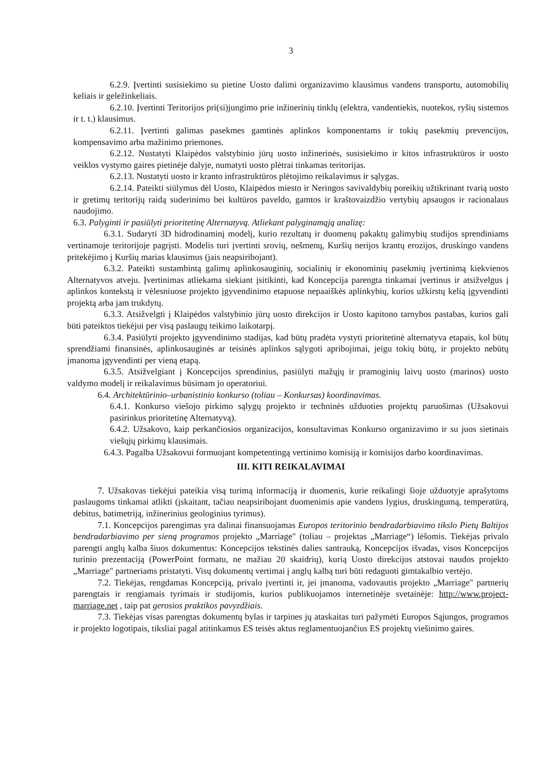3
6.2.9. Įvertinti susisiekimo su pietine Uosto dalimi organizavimo klausimus vandens transportu, automobilių keliais ir geležinkeliais.
6.2.10. Įvertinti Teritorijos pri(si)jungimo prie inžinerinių tinklų (elektra, vandentiekis, nuotekos, ryšių sistemos ir t. t.) klausimus.
6.2.11. Įvertinti galimas pasekmes gamtinės aplinkos komponentams ir tokių pasekmių prevencijos, kompensavimo arba mažinimo priemones.
6.2.12. Nustatyti Klaipėdos valstybinio jūrų uosto inžinerinės, susisiekimo ir kitos infrastruktūros ir uosto veiklos vystymo gaires pietinėje dalyje, numatyti uosto plėtrai tinkamas teritorijas.
6.2.13. Nustatyti uosto ir kranto infrastruktūros plėtojimo reikalavimus ir sąlygas.
6.2.14. Pateikti siūlymus dėl Uosto, Klaipėdos miesto ir Neringos savivaldybių poreikių užtikrinant tvarią uosto ir gretimų teritorijų raidą suderinimo bei kultūros paveldo, gamtos ir kraštovaizdžio vertybių apsaugos ir racionalaus naudojimo.
6.3. Palyginti ir pasiūlyti prioritetinę Alternatyvą. Atliekant palyginamąją analizę:
6.3.1. Sudaryti 3D hidrodinaminį modelį, kurio rezultatų ir duomenų pakaktų galimybių studijos sprendiniams vertinamoje teritorijoje pagrįsti. Modelis turi įvertinti srovių, nešmenų, Kuršių nerijos krantų erozijos, druskingo vandens pritekėjimo į Kuršių marias klausimus (jais neapsiribojant).
6.3.2. Pateikti sustambintą galimų aplinkosauginių, socialinių ir ekonominių pasekmių įvertinimą kiekvienos Alternatyvos atveju. Įvertinimas atliekama siekiant įsitikinti, kad Koncepcija parengta tinkamai įvertinus ir atsižvelgus į aplinkos kontekstą ir vėlesniuose projekto įgyvendinimo etapuose nepaaiškės aplinkybių, kurios užkirstų kelią įgyvendinti projektą arba jam trukdytų.
6.3.3. Atsižvelgti į Klaipėdos valstybinio jūrų uosto direkcijos ir Uosto kapitono tarnybos pastabas, kurios gali būti pateiktos tiekėjui per visą paslaugų teikimo laikotarpį.
6.3.4. Pasiūlyti projekto įgyvendinimo stadijas, kad būtų pradėta vystyti prioritetinė alternatyva etapais, kol būtų sprendžiami finansinės, aplinkosauginės ar teisinės aplinkos sąlygoti apribojimai, jeigu tokių būtų, ir projekto nebūtų įmanoma įgyvendinti per vieną etapą.
6.3.5. Atsižvelgiant į Koncepcijos sprendinius, pasiūlyti mažųjų ir pramoginių laivų uosto (marinos) uosto valdymo modelį ir reikalavimus būsimam jo operatoriui.
6.4. Architektūrinio–urbanistinio konkurso (toliau – Konkursas) koordinavimas.
6.4.1. Konkurso viešojo pirkimo sąlygų projekto ir techninės užduoties projektų paruošimas (Užsakovui pasirinkus prioritetinę Alternatyvą).
6.4.2. Užsakovo, kaip perkančiosios organizacijos, konsultavimas Konkurso organizavimo ir su juos sietinais viešųjų pirkimų klausimais.
6.4.3. Pagalba Užsakovui formuojant kompetentingą vertinimo komisiją ir komisijos darbo koordinavimas.
III. KITI REIKALAVIMAI
7. Užsakovas tiekėjui pateikia visą turimą informaciją ir duomenis, kurie reikalingi šioje užduotyje aprašytoms paslaugoms tinkamai atlikti (įskaitant, tačiau neapsiribojant duomenimis apie vandens lygius, druskingumą, temperatūrą, debitus, batimetriją, inžinerinius geologinius tyrimus).
7.1. Koncepcijos parengimas yra dalinai finansuojamas Europos teritorinio bendradarbiavimo tikslo Pietų Baltijos bendradarbiavimo per sieną programos projekto „Marriage" (toliau – projektas „Marriage“) lėšomis. Tiekėjas privalo parengti anglų kalba šiuos dokumentus: Koncepcijos tekstinės dalies santrauką, Koncepcijos išvadas, visos Koncepcijos turinio prezentaciją (PowerPoint formatu, ne mažiau 20 skaidrių), kurią Uosto direkcijos atstovai naudos projekto „Marriage" partneriams pristatyti. Visų dokumentų vertimai į anglų kalbą turi būti redaguoti gimtakalbio vertėjo.
7.2. Tiekėjas, rengdamas Koncepciją, privalo įvertinti ir, jei įmanoma, vadovautis projekto „Marriage" partnerių parengtais ir rengiamais tyrimais ir studijomis, kurios publikuojamos internetinėje svetainėje: http://www.project-marriage.net , taip pat gerosios praktikos pavyzdžiais.
7.3. Tiekėjas visas parengtas dokumentų bylas ir tarpines jų ataskaitas turi pažymėti Europos Sąjungos, programos ir projekto logotipais, tiksliai pagal atitinkamus ES teisės aktus reglamentuojančius ES projektų viešinimo gaires.